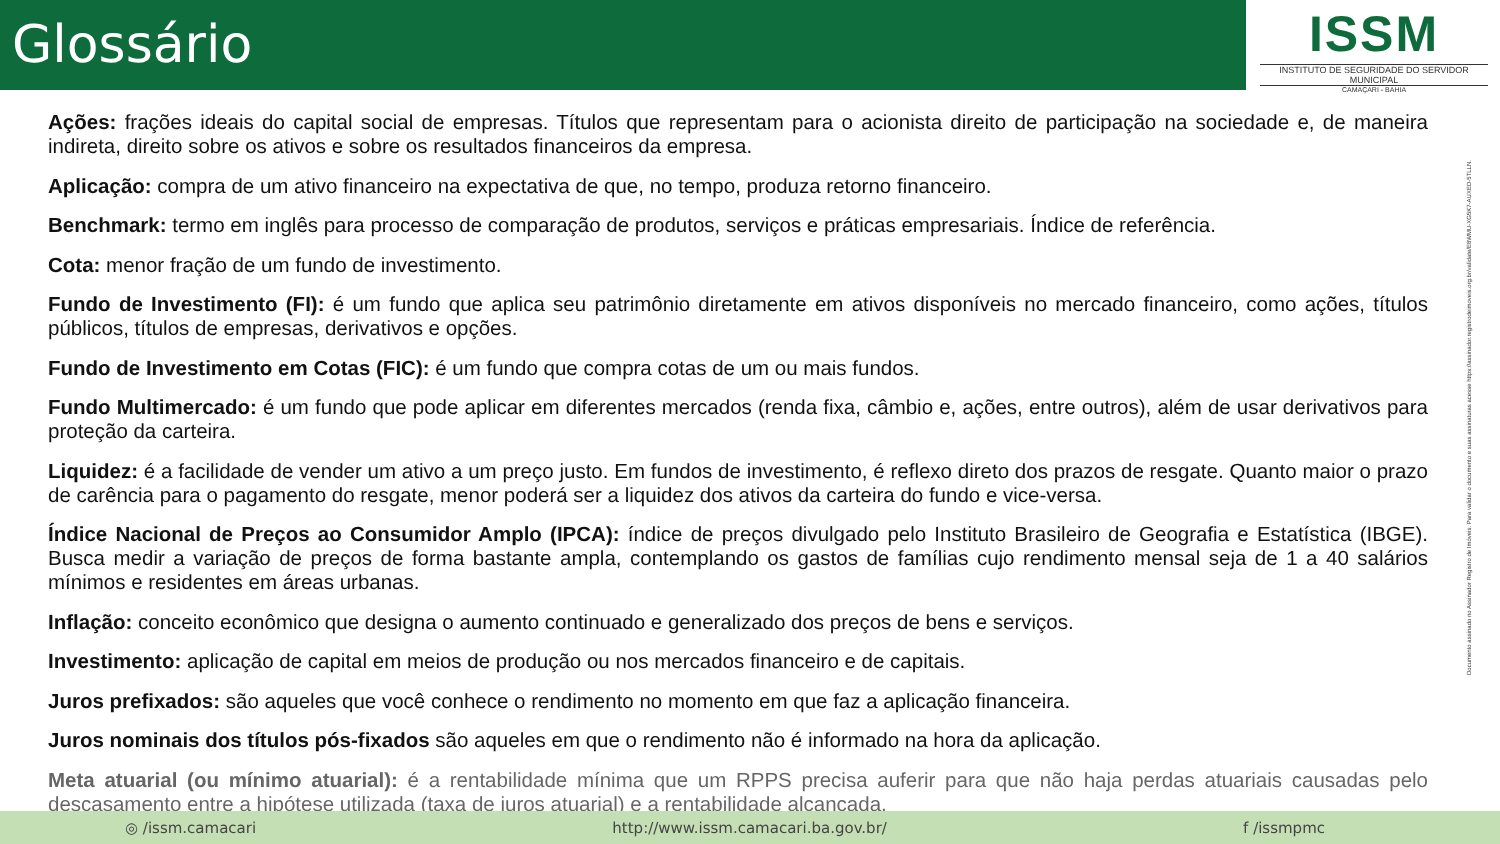Glossário
ISSM
INSTITUTO DE SEGURIDADE DO SERVIDOR MUNICIPAL
CAMAÇARI - BAHIA
Ações: frações ideais do capital social de empresas. Títulos que representam para o acionista direito de participação na sociedade e, de maneira indireta, direito sobre os ativos e sobre os resultados financeiros da empresa.
Aplicação: compra de um ativo financeiro na expectativa de que, no tempo, produza retorno financeiro.
Benchmark: termo em inglês para processo de comparação de produtos, serviços e práticas empresariais. Índice de referência.
Cota: menor fração de um fundo de investimento.
Fundo de Investimento (FI): é um fundo que aplica seu patrimônio diretamente em ativos disponíveis no mercado financeiro, como ações, títulos públicos, títulos de empresas, derivativos e opções.
Fundo de Investimento em Cotas (FIC): é um fundo que compra cotas de um ou mais fundos.
Fundo Multimercado: é um fundo que pode aplicar em diferentes mercados (renda fixa, câmbio e, ações, entre outros), além de usar derivativos para proteção da carteira.
Liquidez: é a facilidade de vender um ativo a um preço justo. Em fundos de investimento, é reflexo direto dos prazos de resgate. Quanto maior o prazo de carência para o pagamento do resgate, menor poderá ser a liquidez dos ativos da carteira do fundo e vice-versa.
Índice Nacional de Preços ao Consumidor Amplo (IPCA): índice de preços divulgado pelo Instituto Brasileiro de Geografia e Estatística (IBGE). Busca medir a variação de preços de forma bastante ampla, contemplando os gastos de famílias cujo rendimento mensal seja de 1 a 40 salários mínimos e residentes em áreas urbanas.
Inflação: conceito econômico que designa o aumento continuado e generalizado dos preços de bens e serviços.
Investimento: aplicação de capital em meios de produção ou nos mercados financeiro e de capitais.
Juros prefixados: são aqueles que você conhece o rendimento no momento em que faz a aplicação financeira.
Juros nominais dos títulos pós-fixados são aqueles em que o rendimento não é informado na hora da aplicação.
Meta atuarial (ou mínimo atuarial): é a rentabilidade mínima que um RPPS precisa auferir para que não haja perdas atuariais causadas pelo descasamento entre a hipótese utilizada (taxa de juros atuarial) e a rentabilidade alcançada.
Documento assinado no Assinador Registro de Imóveis. Para validar o documento e suas assinaturas acesse https://assinador.registrodeimoveis.org.br/validate/E8WMU-XG5K7-AUXED-5TLLN.
◎ /issm.camacari http://www.issm.camacari.ba.gov.br/ f /issmpmc